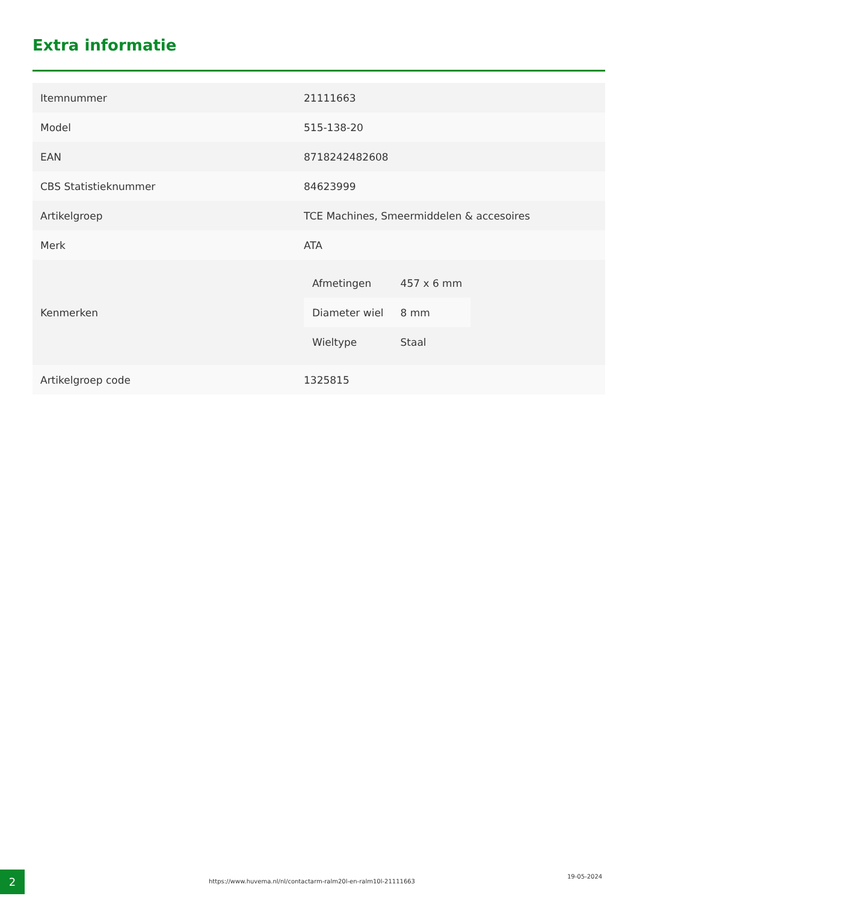Extra informatie
| Itemnummer | 21111663 |
| Model | 515-138-20 |
| EAN | 8718242482608 |
| CBS Statistieknummer | 84623999 |
| Artikelgroep | TCE Machines, Smeermiddelen & accesoires |
| Merk | ATA |
| Kenmerken | / Afmetingen / 457 x 6 mm / / Diameter wiel / 8 mm / / Wieltype / Staal / |
| Artikelgroep code | 1325815 |
2
https://www.huvema.nl/nl/contactarm-ralm20l-en-ralm10l-21111663
19-05-2024